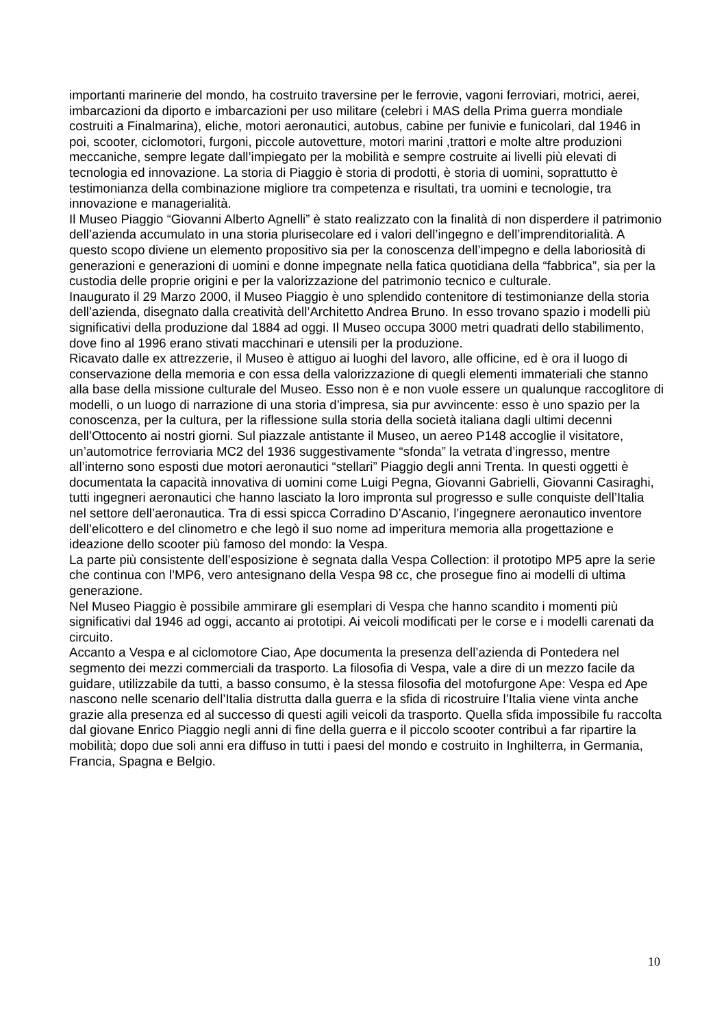importanti marinerie del mondo, ha costruito traversine per le ferrovie, vagoni ferroviari, motrici, aerei, imbarcazioni da diporto e imbarcazioni per uso militare (celebri i MAS della Prima guerra mondiale costruiti a Finalmarina), eliche, motori aeronautici, autobus, cabine per funivie e funicolari, dal 1946 in poi, scooter, ciclomotori, furgoni, piccole autovetture, motori marini ,trattori e molte altre produzioni meccaniche, sempre legate dall’impiegato per la mobilità e sempre costruite ai livelli più elevati di tecnologia ed innovazione. La storia di Piaggio è storia di prodotti, è storia di uomini, soprattutto è testimonianza della combinazione migliore tra competenza e risultati, tra uomini e tecnologie, tra innovazione e managerialità.
Il Museo Piaggio “Giovanni Alberto Agnelli” è stato realizzato con la finalità di non disperdere il patrimonio dell’azienda accumulato in una storia plurisecolare ed i valori dell’ingegno e dell’imprenditorialità. A questo scopo diviene un elemento propositivo sia per la conoscenza dell’impegno e della laboriosità di generazioni e generazioni di uomini e donne impegnate nella fatica quotidiana della “fabbrica”, sia per la custodia delle proprie origini e per la valorizzazione del patrimonio tecnico e culturale.
Inaugurato il 29 Marzo 2000, il Museo Piaggio è uno splendido contenitore di testimonianze della storia dell’azienda, disegnato dalla creatività dell’Architetto Andrea Bruno. In esso trovano spazio i modelli più significativi della produzione dal 1884 ad oggi. Il Museo occupa 3000 metri quadrati dello stabilimento, dove fino al 1996 erano stivati macchinari e utensili per la produzione.
Ricavato dalle ex attrezzerie, il Museo è attiguo ai luoghi del lavoro, alle officine, ed è ora il luogo di conservazione della memoria e con essa della valorizzazione di quegli elementi immateriali che stanno alla base della missione culturale del Museo. Esso non è e non vuole essere un qualunque raccoglitore di modelli, o un luogo di narrazione di una storia d’impresa, sia pur avvincente: esso è uno spazio per la conoscenza, per la cultura, per la riflessione sulla storia della società italiana dagli ultimi decenni dell’Ottocento ai nostri giorni. Sul piazzale antistante il Museo, un aereo P148 accoglie il visitatore, un’automotrice ferroviaria MC2 del 1936 suggestivamente “sfonda” la vetrata d’ingresso, mentre all’interno sono esposti due motori aeronautici “stellari” Piaggio degli anni Trenta. In questi oggetti è documentata la capacità innovativa di uomini come Luigi Pegna, Giovanni Gabrielli, Giovanni Casiraghi, tutti ingegneri aeronautici che hanno lasciato la loro impronta sul progresso e sulle conquiste dell’Italia nel settore dell’aeronautica. Tra di essi spicca Corradino D’Ascanio, l’ingegnere aeronautico inventore dell’elicottero e del clinometro e che legò il suo nome ad imperitura memoria alla progettazione e ideazione dello scooter più famoso del mondo: la Vespa.
La parte più consistente dell’esposizione è segnata dalla Vespa Collection: il prototipo MP5 apre la serie che continua con l’MP6, vero antesignano della Vespa 98 cc, che prosegue fino ai modelli di ultima generazione.
Nel Museo Piaggio è possibile ammirare gli esemplari di Vespa che hanno scandito i momenti più significativi dal 1946 ad oggi, accanto ai prototipi. Ai veicoli modificati per le corse e i modelli carenati da circuito.
Accanto a Vespa e al ciclomotore Ciao, Ape documenta la presenza dell’azienda di Pontedera nel segmento dei mezzi commerciali da trasporto. La filosofia di Vespa, vale a dire di un mezzo facile da guidare, utilizzabile da tutti, a basso consumo, è la stessa filosofia del motofurgone Ape: Vespa ed Ape nascono nelle scenario dell’Italia distrutta dalla guerra e la sfida di ricostruire l’Italia viene vinta anche grazie alla presenza ed al successo di questi agili veicoli da trasporto. Quella sfida impossibile fu raccolta dal giovane Enrico Piaggio negli anni di fine della guerra e il piccolo scooter contribuì a far ripartire la mobilità; dopo due soli anni era diffuso in tutti i paesi del mondo e costruito in Inghilterra, in Germania, Francia, Spagna e Belgio.
10